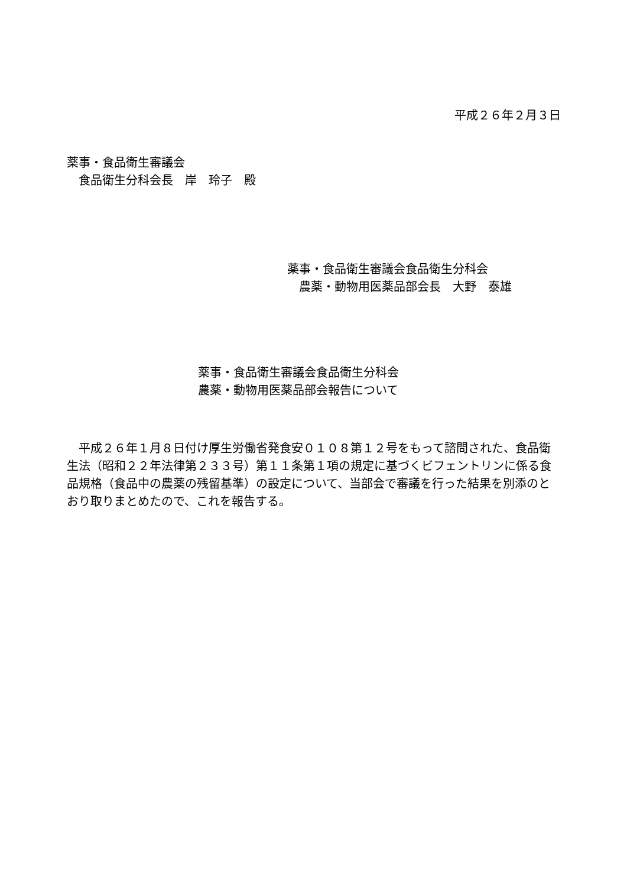平成２６年２月３日
薬事・食品衛生審議会
　食品衛生分科会長　岸　玲子　殿
薬事・食品衛生審議会食品衛生分科会
　農薬・動物用医薬品部会長　大野　泰雄
薬事・食品衛生審議会食品衛生分科会
農薬・動物用医薬品部会報告について
平成２６年１月８日付け厚生労働省発食安０１０８第１２号をもって諮問された、食品衛生法（昭和２２年法律第２３３号）第１１条第１項の規定に基づくビフェントリンに係る食品規格（食品中の農薬の残留基準）の設定について、当部会で審議を行った結果を別添のとおり取りまとめたので、これを報告する。